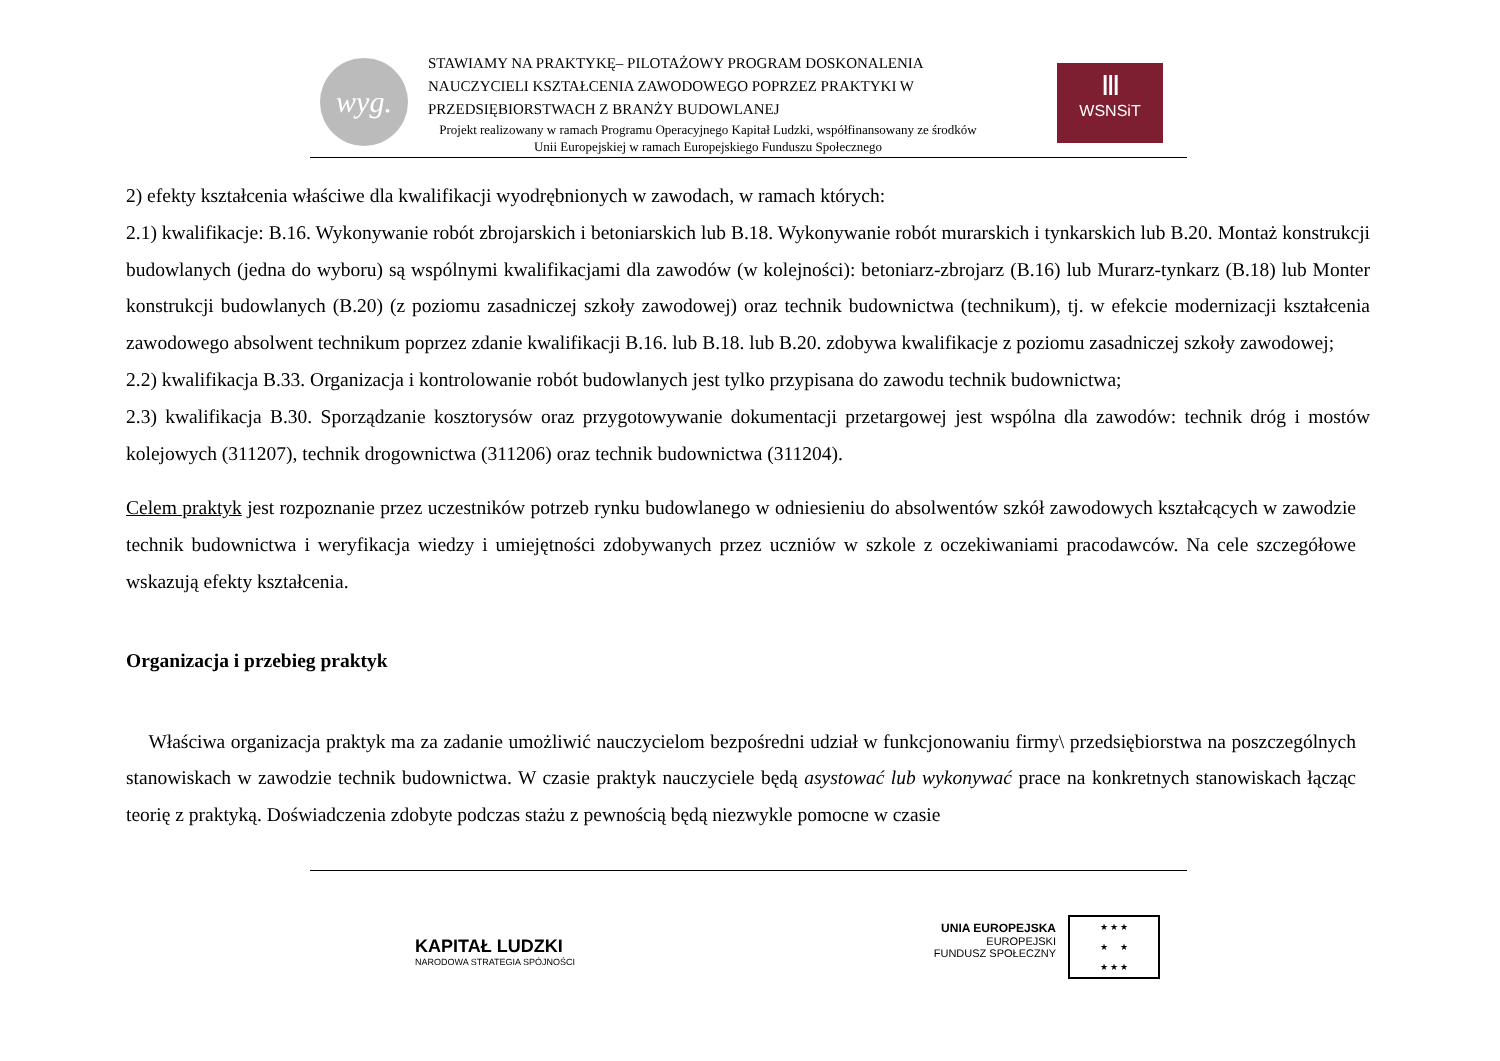wyg.
STAWIAMY NA PRAKTYKĘ– PILOTAŻOWY PROGRAM DOSKONALENIA NAUCZYCIELI KSZTAŁCENIA ZAWODOWEGO POPRZEZ PRAKTYKI W PRZEDSIĘBIORSTWACH Z BRANŻY BUDOWLANEJ
Projekt realizowany w ramach Programu Operacyjnego Kapitał Ludzki, współfinansowany ze środków Unii Europejskiej w ramach Europejskiego Funduszu Społecznego
Ⅲ
WSNSiT
2) efekty kształcenia właściwe dla kwalifikacji wyodrębnionych w zawodach, w ramach których:
2.1) kwalifikacje: B.16. Wykonywanie robót zbrojarskich i betoniarskich lub B.18. Wykonywanie robót murarskich i tynkarskich lub B.20. Montaż konstrukcji budowlanych (jedna do wyboru) są wspólnymi kwalifikacjami dla zawodów (w kolejności): betoniarz-zbrojarz (B.16) lub Murarz-tynkarz (B.18) lub Monter konstrukcji budowlanych (B.20) (z poziomu zasadniczej szkoły zawodowej) oraz technik budownictwa (technikum), tj. w efekcie modernizacji kształcenia zawodowego absolwent technikum poprzez zdanie kwalifikacji B.16. lub B.18. lub B.20. zdobywa kwalifikacje z poziomu zasadniczej szkoły zawodowej;
2.2) kwalifikacja B.33. Organizacja i kontrolowanie robót budowlanych jest tylko przypisana do zawodu technik budownictwa;
2.3) kwalifikacja B.30. Sporządzanie kosztorysów oraz przygotowywanie dokumentacji przetargowej jest wspólna dla zawodów: technik dróg i mostów kolejowych (311207), technik drogownictwa (311206) oraz technik budownictwa (311204).
Celem praktyk jest rozpoznanie przez uczestników potrzeb rynku budowlanego w odniesieniu do absolwentów szkół zawodowych kształcących w zawodzie technik budownictwa i weryfikacja wiedzy i umiejętności zdobywanych przez uczniów w szkole z oczekiwaniami pracodawców. Na cele szczegółowe wskazują efekty kształcenia.
Organizacja i przebieg praktyk
Właściwa organizacja praktyk ma za zadanie umożliwić nauczycielom bezpośredni udział w funkcjonowaniu firmy\ przedsiębiorstwa na poszczególnych stanowiskach w zawodzie technik budownictwa. W czasie praktyk nauczyciele będą asystować lub wykonywać prace na konkretnych stanowiskach łącząc teorię z praktyką. Doświadczenia zdobyte podczas stażu z pewnością będą niezwykle pomocne w czasie
KAPITAŁ LUDZKI
NARODOWA STRATEGIA SPÓJNOŚCI
UNIA EUROPEJSKA
EUROPEJSKI
FUNDUSZ SPOŁECZNY
★ ★ ★
★ ★
★ ★ ★